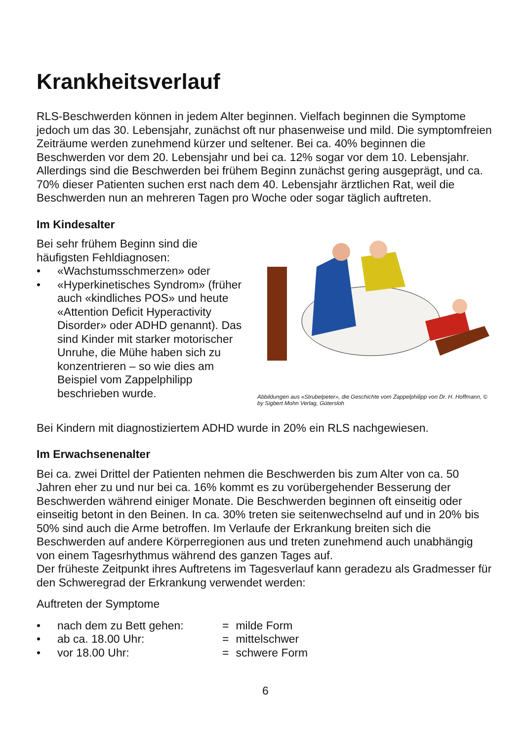Krankheitsverlauf
RLS-Beschwerden können in jedem Alter beginnen. Vielfach beginnen die Symptome jedoch um das 30. Lebensjahr, zunächst oft nur phasenweise und mild. Die symptomfreien Zeiträume werden zunehmend kürzer und seltener. Bei ca. 40% beginnen die Beschwerden vor dem 20. Lebensjahr und bei ca. 12% sogar vor dem 10. Lebensjahr. Allerdings sind die Beschwerden bei frühem Beginn zunächst gering ausgeprägt, und ca. 70% dieser Patienten suchen erst nach dem 40. Lebensjahr ärztlichen Rat, weil die Beschwerden nun an mehreren Tagen pro Woche oder sogar täglich auftreten.
Im Kindesalter
Bei sehr frühem Beginn sind die häufigsten Fehldiagnosen:
• «Wachstumsschmerzen» oder
• «Hyperkinetisches Syndrom» (früher auch «kindliches POS» und heute «Attention Deficit Hyperactivity Disorder» oder ADHD genannt). Das sind Kinder mit starker motorischer Unruhe, die Mühe haben sich zu konzentrieren – so wie dies am Beispiel vom Zappelphilipp beschrieben wurde.
Abbildungen aus «Strubelpeter», die Geschichte vom Zappelphilipp von Dr. H. Hoffmann, © by Sigbert Mohn Verlag, Gütersloh
Bei Kindern mit diagnostiziertem ADHD wurde in 20% ein RLS nachgewiesen.
Im Erwachsenenalter
Bei ca. zwei Drittel der Patienten nehmen die Beschwerden bis zum Alter von ca. 50 Jahren eher zu und nur bei ca. 16% kommt es zu vorübergehender Besserung der Beschwerden während einiger Monate. Die Beschwerden beginnen oft einseitig oder einseitig betont in den Beinen. In ca. 30% treten sie seitenwechselnd auf und in 20% bis 50% sind auch die Arme betroffen. Im Verlaufe der Erkrankung breiten sich die Beschwerden auf andere Körperregionen aus und treten zunehmend auch unabhängig von einem Tagesrhythmus während des ganzen Tages auf.
Der früheste Zeitpunkt ihres Auftretens im Tagesverlauf kann geradezu als Gradmesser für den Schweregrad der Erkrankung verwendet werden:
Auftreten der Symptome
| • | nach dem zu Bett gehen: | = | milde Form |
| • | ab ca. 18.00 Uhr: | = | mittelschwer |
| • | vor 18.00 Uhr: | = | schwere Form |
6